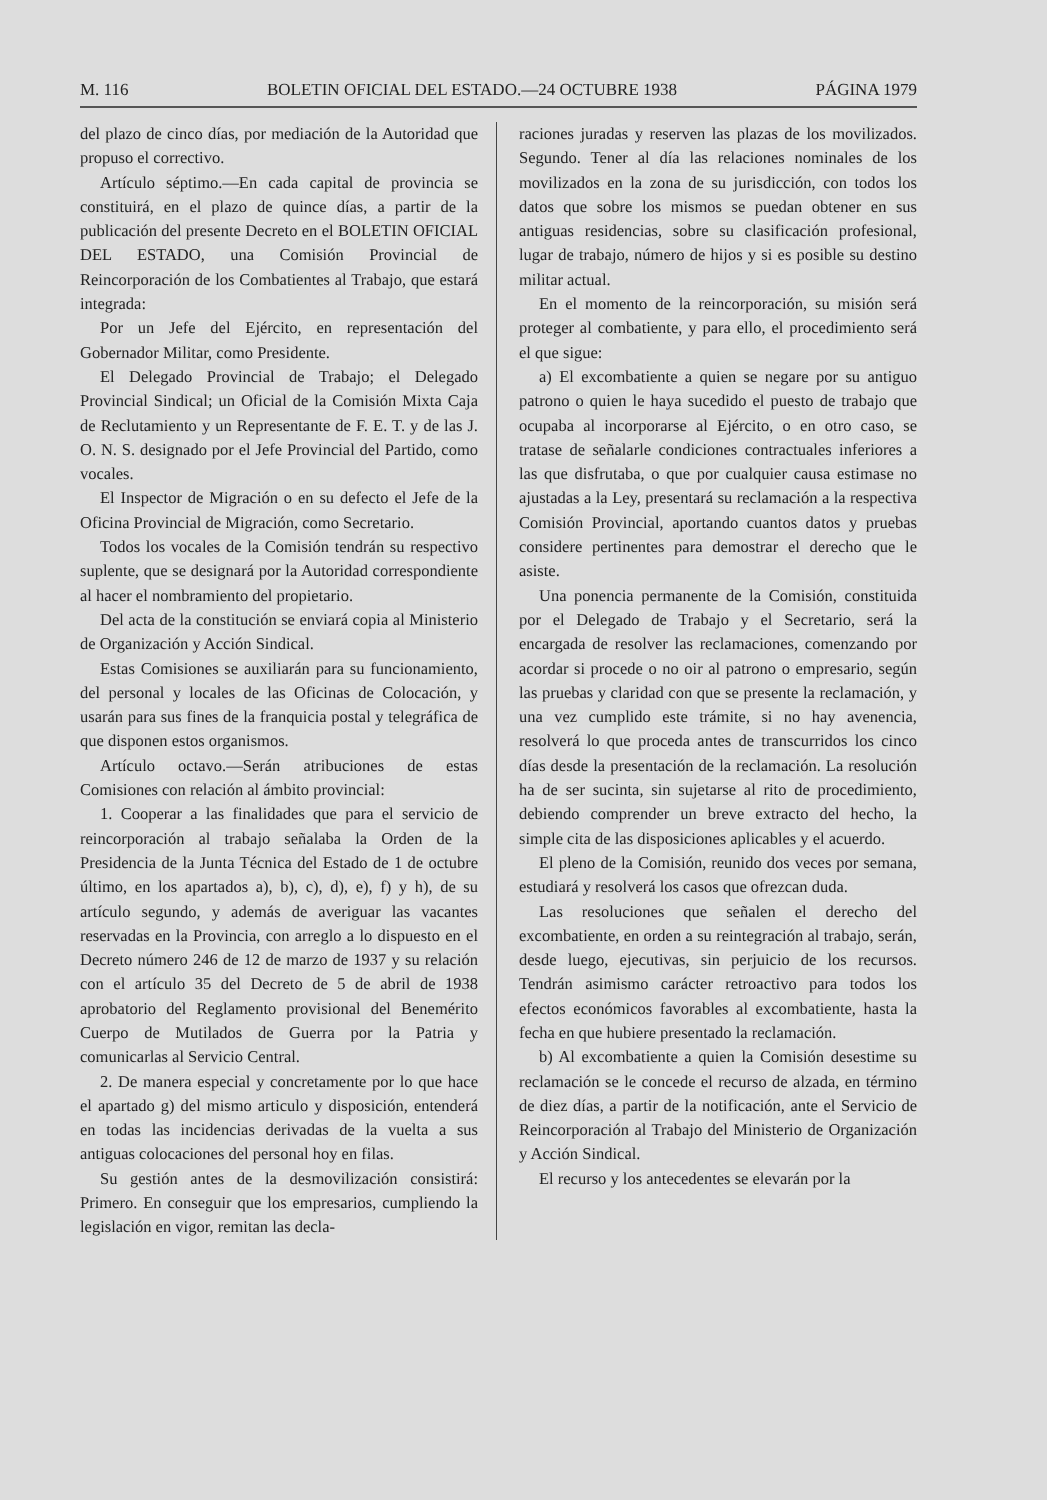M. 116 BOLETIN OFICIAL DEL ESTADO.—24 OCTUBRE 1938 PÁGINA 1979
del plazo de cinco días, por mediación de la Autoridad que propuso el correctivo.
Artículo séptimo.—En cada capital de provincia se constituirá, en el plazo de quince días, a partir de la publicación del presente Decreto en el BOLETIN OFICIAL DEL ESTADO, una Comisión Provincial de Reincorporación de los Combatientes al Trabajo, que estará integrada:
Por un Jefe del Ejército, en representación del Gobernador Militar, como Presidente.
El Delegado Provincial de Trabajo; el Delegado Provincial Sindical; un Oficial de la Comisión Mixta Caja de Reclutamiento y un Representante de F. E. T. y de las J. O. N. S. designado por el Jefe Provincial del Partido, como vocales.
El Inspector de Migración o en su defecto el Jefe de la Oficina Provincial de Migración, como Secretario.
Todos los vocales de la Comisión tendrán su respectivo suplente, que se designará por la Autoridad correspondiente al hacer el nombramiento del propietario.
Del acta de la constitución se enviará copia al Ministerio de Organización y Acción Sindical.
Estas Comisiones se auxiliarán para su funcionamiento, del personal y locales de las Oficinas de Colocación, y usarán para sus fines de la franquicia postal y telegráfica de que disponen estos organismos.
Artículo octavo.—Serán atribuciones de estas Comisiones con relación al ámbito provincial:
1. Cooperar a las finalidades que para el servicio de reincorporación al trabajo señalaba la Orden de la Presidencia de la Junta Técnica del Estado de 1 de octubre último, en los apartados a), b), c), d), e), f) y h), de su artículo segundo, y además de averiguar las vacantes reservadas en la Provincia, con arreglo a lo dispuesto en el Decreto número 246 de 12 de marzo de 1937 y su relación con el artículo 35 del Decreto de 5 de abril de 1938 aprobatorio del Reglamento provisional del Benemérito Cuerpo de Mutilados de Guerra por la Patria y comunicarlas al Servicio Central.
2. De manera especial y concretamente por lo que hace el apartado g) del mismo articulo y disposición, entenderá en todas las incidencias derivadas de la vuelta a sus antiguas colocaciones del personal hoy en filas.
Su gestión antes de la desmovilización consistirá: Primero. En conseguir que los empresarios, cumpliendo la legislación en vigor, remitan las decla-
raciones juradas y reserven las plazas de los movilizados. Segundo. Tener al día las relaciones nominales de los movilizados en la zona de su jurisdicción, con todos los datos que sobre los mismos se puedan obtener en sus antiguas residencias, sobre su clasificación profesional, lugar de trabajo, número de hijos y si es posible su destino militar actual.
En el momento de la reincorporación, su misión será proteger al combatiente, y para ello, el procedimiento será el que sigue:
a) El excombatiente a quien se negare por su antiguo patrono o quien le haya sucedido el puesto de trabajo que ocupaba al incorporarse al Ejército, o en otro caso, se tratase de señalarle condiciones contractuales inferiores a las que disfrutaba, o que por cualquier causa estimase no ajustadas a la Ley, presentará su reclamación a la respectiva Comisión Provincial, aportando cuantos datos y pruebas considere pertinentes para demostrar el derecho que le asiste.
Una ponencia permanente de la Comisión, constituida por el Delegado de Trabajo y el Secretario, será la encargada de resolver las reclamaciones, comenzando por acordar si procede o no oir al patrono o empresario, según las pruebas y claridad con que se presente la reclamación, y una vez cumplido este trámite, si no hay avenencia, resolverá lo que proceda antes de transcurridos los cinco días desde la presentación de la reclamación. La resolución ha de ser sucinta, sin sujetarse al rito de procedimiento, debiendo comprender un breve extracto del hecho, la simple cita de las disposiciones aplicables y el acuerdo.
El pleno de la Comisión, reunido dos veces por semana, estudiará y resolverá los casos que ofrezcan duda.
Las resoluciones que señalen el derecho del excombatiente, en orden a su reintegración al trabajo, serán, desde luego, ejecutivas, sin perjuicio de los recursos. Tendrán asimismo carácter retroactivo para todos los efectos económicos favorables al excombatiente, hasta la fecha en que hubiere presentado la reclamación.
b) Al excombatiente a quien la Comisión desestime su reclamación se le concede el recurso de alzada, en término de diez días, a partir de la notificación, ante el Servicio de Reincorporación al Trabajo del Ministerio de Organización y Acción Sindical.
El recurso y los antecedentes se elevarán por la